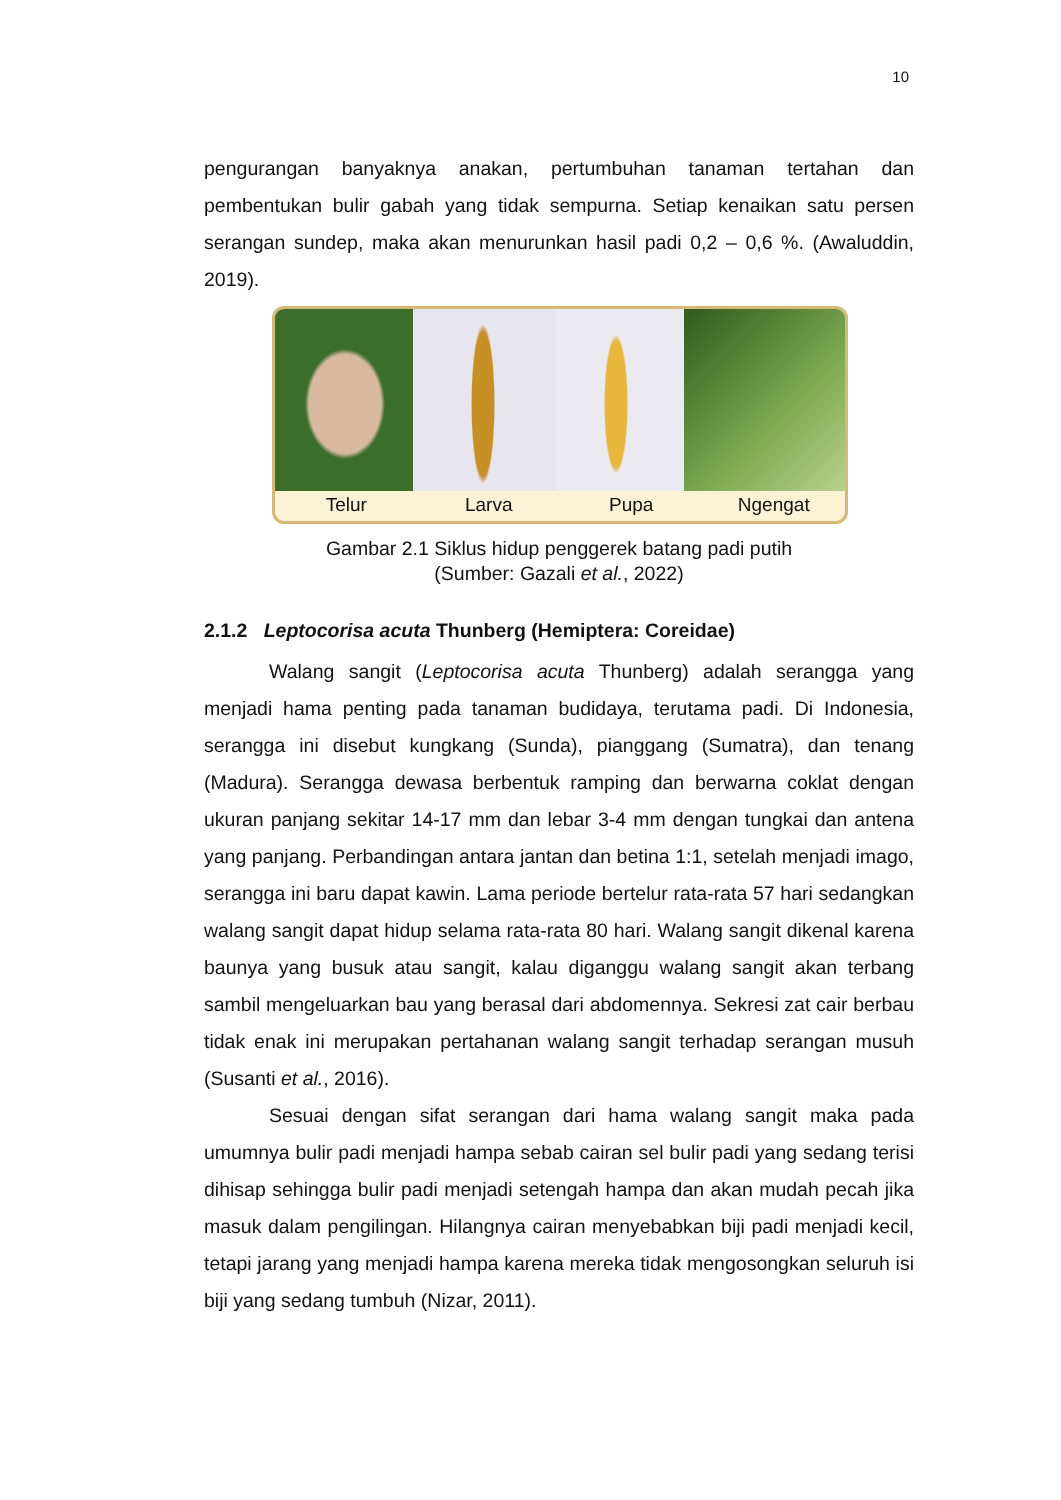10
pengurangan banyaknya anakan, pertumbuhan tanaman tertahan dan pembentukan bulir gabah yang tidak sempurna. Setiap kenaikan satu persen serangan sundep, maka akan menurunkan hasil padi 0,2 – 0,6 %. (Awaluddin, 2019).
Telur Larva Pupa Ngengat
Gambar 2.1 Siklus hidup penggerek batang padi putih
(Sumber: Gazali et al., 2022)
2.1.2 Leptocorisa acuta Thunberg (Hemiptera: Coreidae)
Walang sangit (Leptocorisa acuta Thunberg) adalah serangga yang menjadi hama penting pada tanaman budidaya, terutama padi. Di Indonesia, serangga ini disebut kungkang (Sunda), pianggang (Sumatra), dan tenang (Madura). Serangga dewasa berbentuk ramping dan berwarna coklat dengan ukuran panjang sekitar 14-17 mm dan lebar 3-4 mm dengan tungkai dan antena yang panjang. Perbandingan antara jantan dan betina 1:1, setelah menjadi imago, serangga ini baru dapat kawin. Lama periode bertelur rata-rata 57 hari sedangkan walang sangit dapat hidup selama rata-rata 80 hari. Walang sangit dikenal karena baunya yang busuk atau sangit, kalau diganggu walang sangit akan terbang sambil mengeluarkan bau yang berasal dari abdomennya. Sekresi zat cair berbau tidak enak ini merupakan pertahanan walang sangit terhadap serangan musuh (Susanti et al., 2016).
Sesuai dengan sifat serangan dari hama walang sangit maka pada umumnya bulir padi menjadi hampa sebab cairan sel bulir padi yang sedang terisi dihisap sehingga bulir padi menjadi setengah hampa dan akan mudah pecah jika masuk dalam pengilingan. Hilangnya cairan menyebabkan biji padi menjadi kecil, tetapi jarang yang menjadi hampa karena mereka tidak mengosongkan seluruh isi biji yang sedang tumbuh (Nizar, 2011).